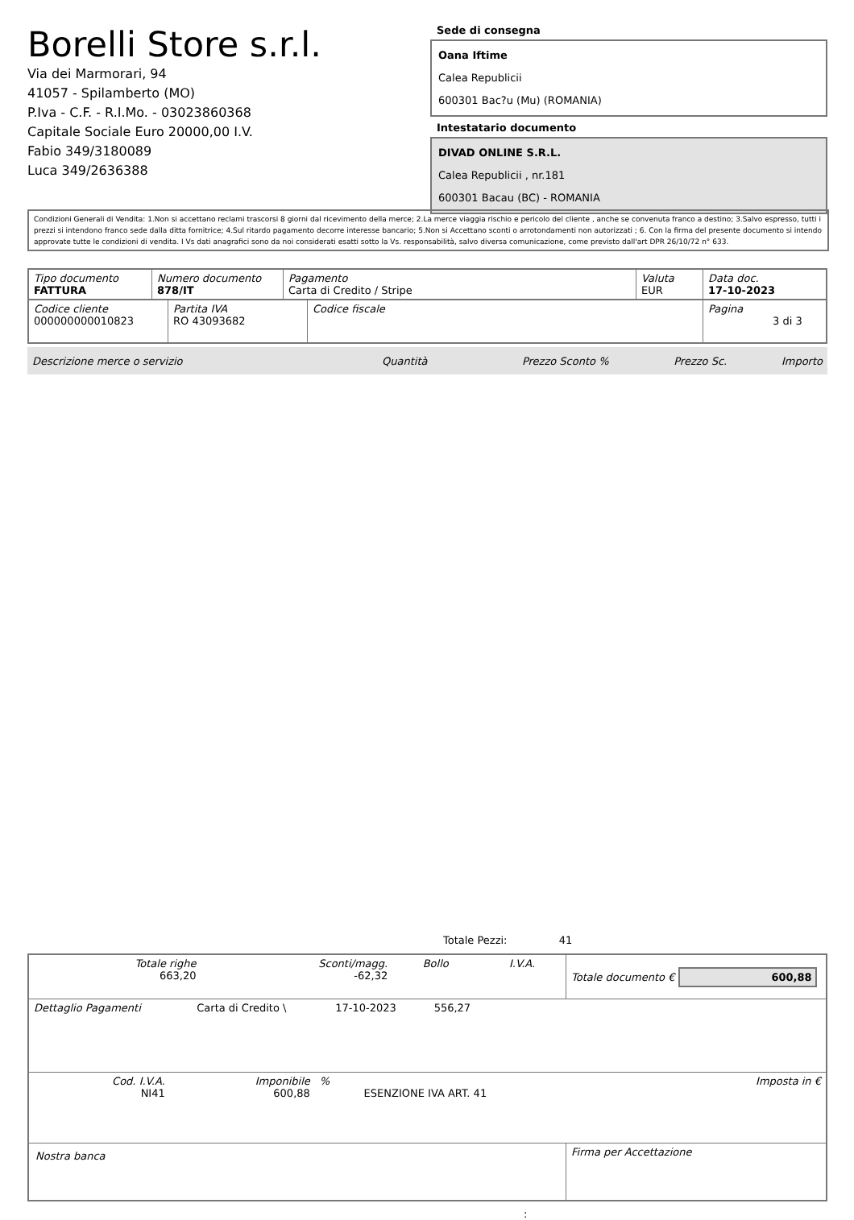Borelli Store s.r.l.
Via dei Marmorari, 94
41057 - Spilamberto (MO)
P.Iva - C.F. - R.I.Mo. - 03023860368
Capitale Sociale Euro 20000,00 I.V.
Fabio 349/3180089
Luca 349/2636388
Sede di consegna
Oana Iftime
Calea Republicii
600301 Bac?u (Mu) (ROMANIA)
Intestatario documento
DIVAD ONLINE S.R.L.
Calea Republicii , nr.181
600301 Bacau (BC) - ROMANIA
Condizioni Generali di Vendita: 1.Non si accettano reclami trascorsi 8 giorni dal ricevimento della merce; 2.La merce viaggia rischio e pericolo del cliente , anche se convenuta franco a destino; 3.Salvo espresso, tutti i prezzi si intendono franco sede dalla ditta fornitrice; 4.Sul ritardo pagamento decorre interesse bancario; 5.Non si Accettano sconti o arrotondamenti non autorizzati ; 6. Con la firma del presente documento si intendo approvate tutte le condizioni di vendita. I Vs dati anagrafici sono da noi considerati esatti sotto la Vs. responsabilità, salvo diversa comunicazione, come previsto dall'art DPR 26/10/72 n° 633.
| Tipo documento FATTURA | Numero documento 878/IT | Pagamento Carta di Credito / Stripe | Valuta EUR | Data doc. 17-10-2023 |
| Codice cliente 000000000010823 | Partita IVA RO 43093682 | Codice fiscale | Pagina 3 di 3 |
| Descrizione merce o servizio | Quantità | Prezzo Sconto % | Prezzo Sc. | Importo |
Totale Pezzi: 41
| Totale righe 663,20 | Sconti/magg. -62,32 | Bollo | I.V.A. | Totale documento € 600,88 |
| Dettaglio Pagamenti | Carta di Credito \ | 17-10-2023 | 556,27 | |
| Cod. I.V.A. NI41 | Imponibile 600,88 | % | ESENZIONE IVA ART. 41 | Imposta in € |
| Nostra banca | Firma per Accettazione |
: